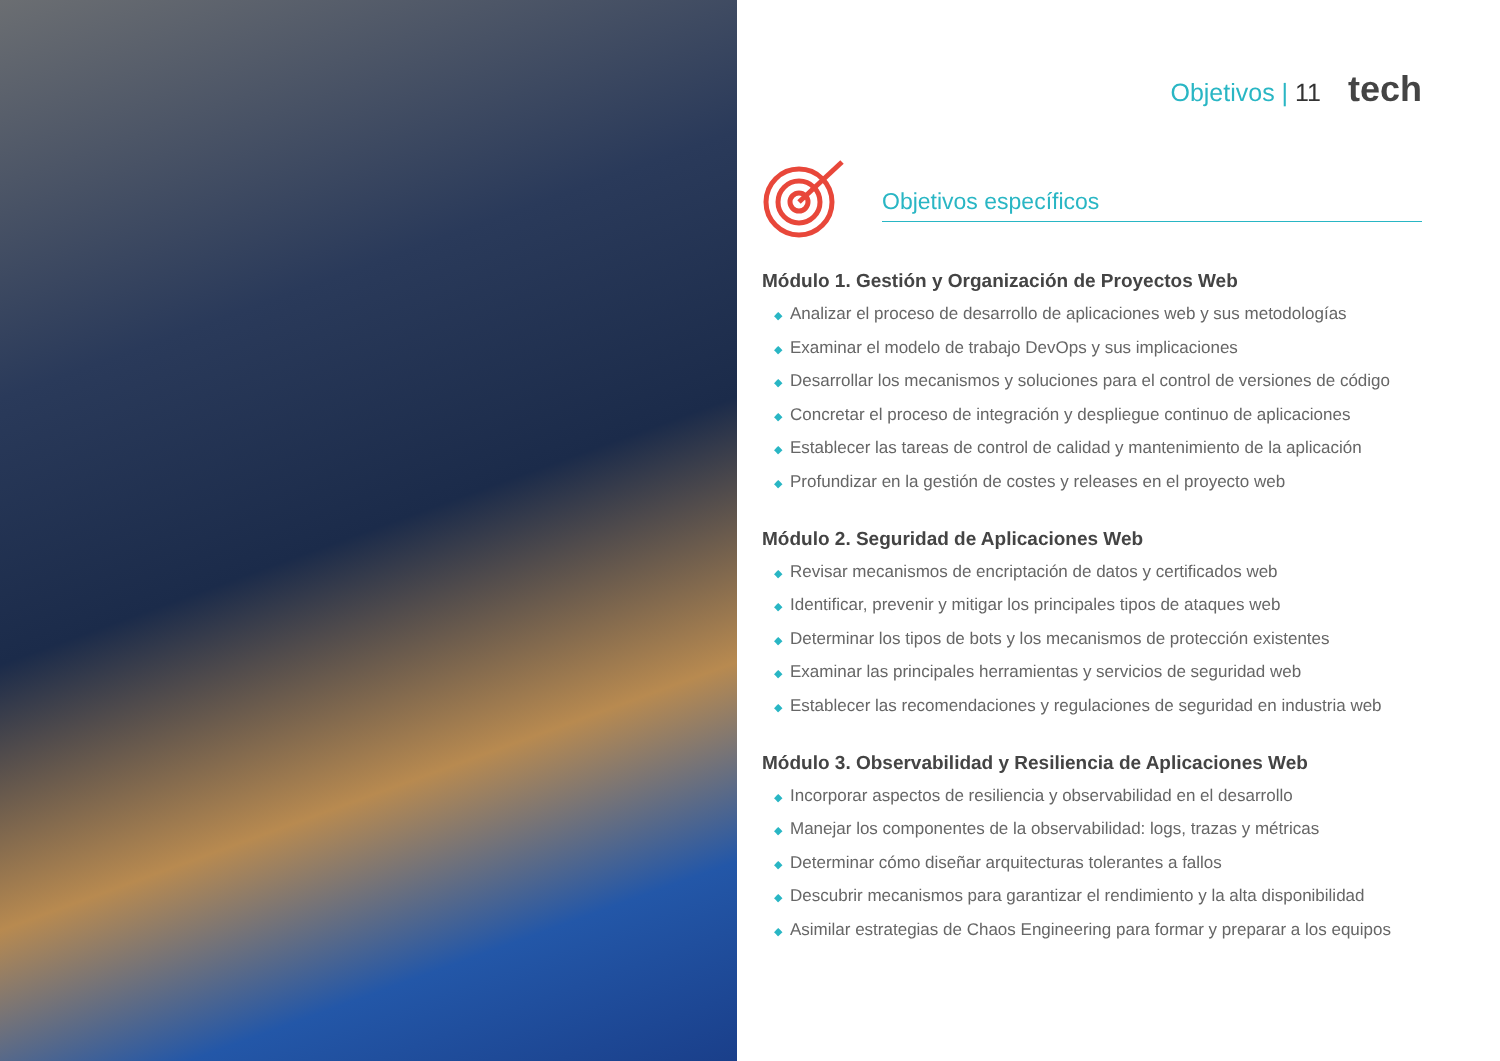Objetivos | 11 tech
Objetivos específicos
Módulo 1. Gestión y Organización de Proyectos Web
◆ Analizar el proceso de desarrollo de aplicaciones web y sus metodologías
◆ Examinar el modelo de trabajo DevOps y sus implicaciones
◆ Desarrollar los mecanismos y soluciones para el control de versiones de código
◆ Concretar el proceso de integración y despliegue continuo de aplicaciones
◆ Establecer las tareas de control de calidad y mantenimiento de la aplicación
◆ Profundizar en la gestión de costes y releases en el proyecto web
Módulo 2. Seguridad de Aplicaciones Web
◆ Revisar mecanismos de encriptación de datos y certificados web
◆ Identificar, prevenir y mitigar los principales tipos de ataques web
◆ Determinar los tipos de bots y los mecanismos de protección existentes
◆ Examinar las principales herramientas y servicios de seguridad web
◆ Establecer las recomendaciones y regulaciones de seguridad en industria web
Módulo 3. Observabilidad y Resiliencia de Aplicaciones Web
◆ Incorporar aspectos de resiliencia y observabilidad en el desarrollo
◆ Manejar los componentes de la observabilidad: logs, trazas y métricas
◆ Determinar cómo diseñar arquitecturas tolerantes a fallos
◆ Descubrir mecanismos para garantizar el rendimiento y la alta disponibilidad
◆ Asimilar estrategias de Chaos Engineering para formar y preparar a los equipos